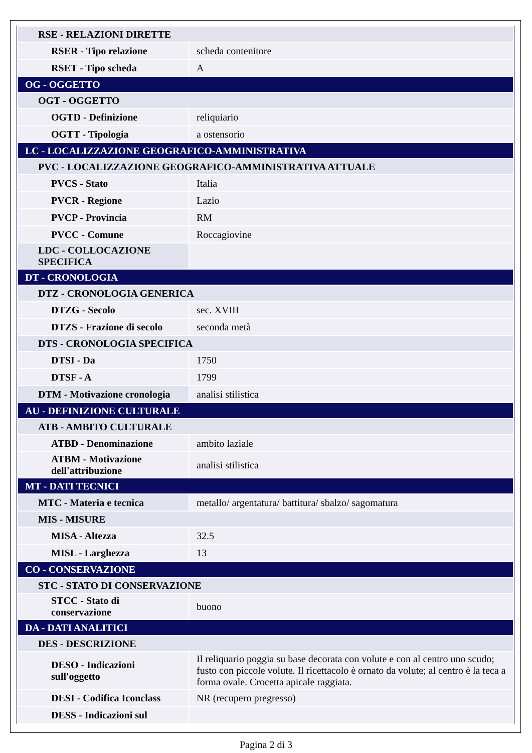| RSE - RELAZIONI DIRETTE | |
| RSER - Tipo relazione | scheda contenitore |
| RSET - Tipo scheda | A |
| OG - OGGETTO | |
| OGT - OGGETTO | |
| OGTD - Definizione | reliquiario |
| OGTT - Tipologia | a ostensorio |
| LC - LOCALIZZAZIONE GEOGRAFICO-AMMINISTRATIVA | |
| PVC - LOCALIZZAZIONE GEOGRAFICO-AMMINISTRATIVA ATTUALE | |
| PVCS - Stato | Italia |
| PVCR - Regione | Lazio |
| PVCP - Provincia | RM |
| PVCC - Comune | Roccagiovine |
| LDC - COLLOCAZIONE SPECIFICA | |
| DT - CRONOLOGIA | |
| DTZ - CRONOLOGIA GENERICA | |
| DTZG - Secolo | sec. XVIII |
| DTZS - Frazione di secolo | seconda metà |
| DTS - CRONOLOGIA SPECIFICA | |
| DTSI - Da | 1750 |
| DTSF - A | 1799 |
| DTM - Motivazione cronologia | analisi stilistica |
| AU - DEFINIZIONE CULTURALE | |
| ATB - AMBITO CULTURALE | |
| ATBD - Denominazione | ambito laziale |
| ATBM - Motivazione dell'attribuzione | analisi stilistica |
| MT - DATI TECNICI | |
| MTC - Materia e tecnica | metallo/ argentatura/ battitura/ sbalzo/ sagomatura |
| MIS - MISURE | |
| MISA - Altezza | 32.5 |
| MISL - Larghezza | 13 |
| CO - CONSERVAZIONE | |
| STC - STATO DI CONSERVAZIONE | |
| STCC - Stato di conservazione | buono |
| DA - DATI ANALITICI | |
| DES - DESCRIZIONE | |
| DESO - Indicazioni sull'oggetto | Il reliquario poggia su base decorata con volute e con al centro uno scudo; fusto con piccole volute. Il ricettacolo è ornato da volute; al centro è la teca a forma ovale. Crocetta apicale raggiata. |
| DESI - Codifica Iconclass | NR (recupero pregresso) |
| DESS - Indicazioni sul | |
Pagina 2 di 3